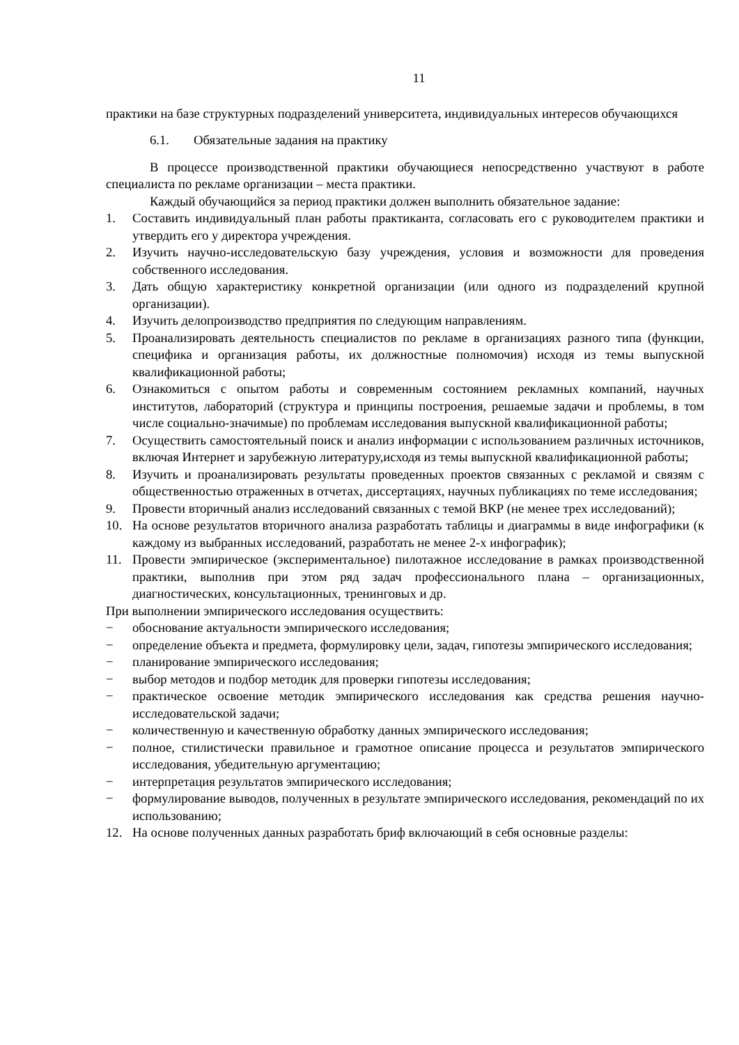11
практики на базе структурных подразделений университета, индивидуальных интересов обучающихся
6.1. Обязательные задания на практику
В процессе производственной практики обучающиеся непосредственно участвуют в работе специалиста по рекламе организации – места практики.
Каждый обучающийся за период практики должен выполнить обязательное задание:
1. Составить индивидуальный план работы практиканта, согласовать его с руководителем практики и утвердить его у директора учреждения.
2. Изучить научно-исследовательскую базу учреждения, условия и возможности для проведения собственного исследования.
3. Дать общую характеристику конкретной организации (или одного из подразделений крупной организации).
4. Изучить делопроизводство предприятия по следующим направлениям.
5. Проанализировать деятельность специалистов по рекламе в организациях разного типа (функции, специфика и организация работы, их должностные полномочия) исходя из темы выпускной квалификационной работы;
6. Ознакомиться с опытом работы и современным состоянием рекламных компаний, научных институтов, лабораторий (структура и принципы построения, решаемые задачи и проблемы, в том числе социально-значимые) по проблемам исследования выпускной квалификационной работы;
7. Осуществить самостоятельный поиск и анализ информации с использованием различных источников, включая Интернет и зарубежную литературу,исходя из темы выпускной квалификационной работы;
8. Изучить и проанализировать результаты проведенных проектов связанных с рекламой и связям с общественностью отраженных в отчетах, диссертациях, научных публикациях по теме исследования;
9. Провести вторичный анализ исследований связанных с темой ВКР (не менее трех исследований);
10. На основе результатов вторичного анализа разработать таблицы и диаграммы в виде инфографики (к каждому из выбранных исследований, разработать не менее 2-х инфографик);
11. Провести эмпирическое (экспериментальное) пилотажное исследование в рамках производственной практики, выполнив при этом ряд задач профессионального плана – организационных, диагностических, консультационных, тренинговых и др.
При выполнении эмпирического исследования осуществить:
− обоснование актуальности эмпирического исследования;
− определение объекта и предмета, формулировку цели, задач, гипотезы эмпирического исследования;
− планирование эмпирического исследования;
− выбор методов и подбор методик для проверки гипотезы исследования;
− практическое освоение методик эмпирического исследования как средства решения научно-исследовательской задачи;
− количественную и качественную обработку данных эмпирического исследования;
− полное, стилистически правильное и грамотное описание процесса и результатов эмпирического исследования, убедительную аргументацию;
− интерпретация результатов эмпирического исследования;
− формулирование выводов, полученных в результате эмпирического исследования, рекомендаций по их использованию;
12. На основе полученных данных разработать бриф включающий в себя основные разделы: